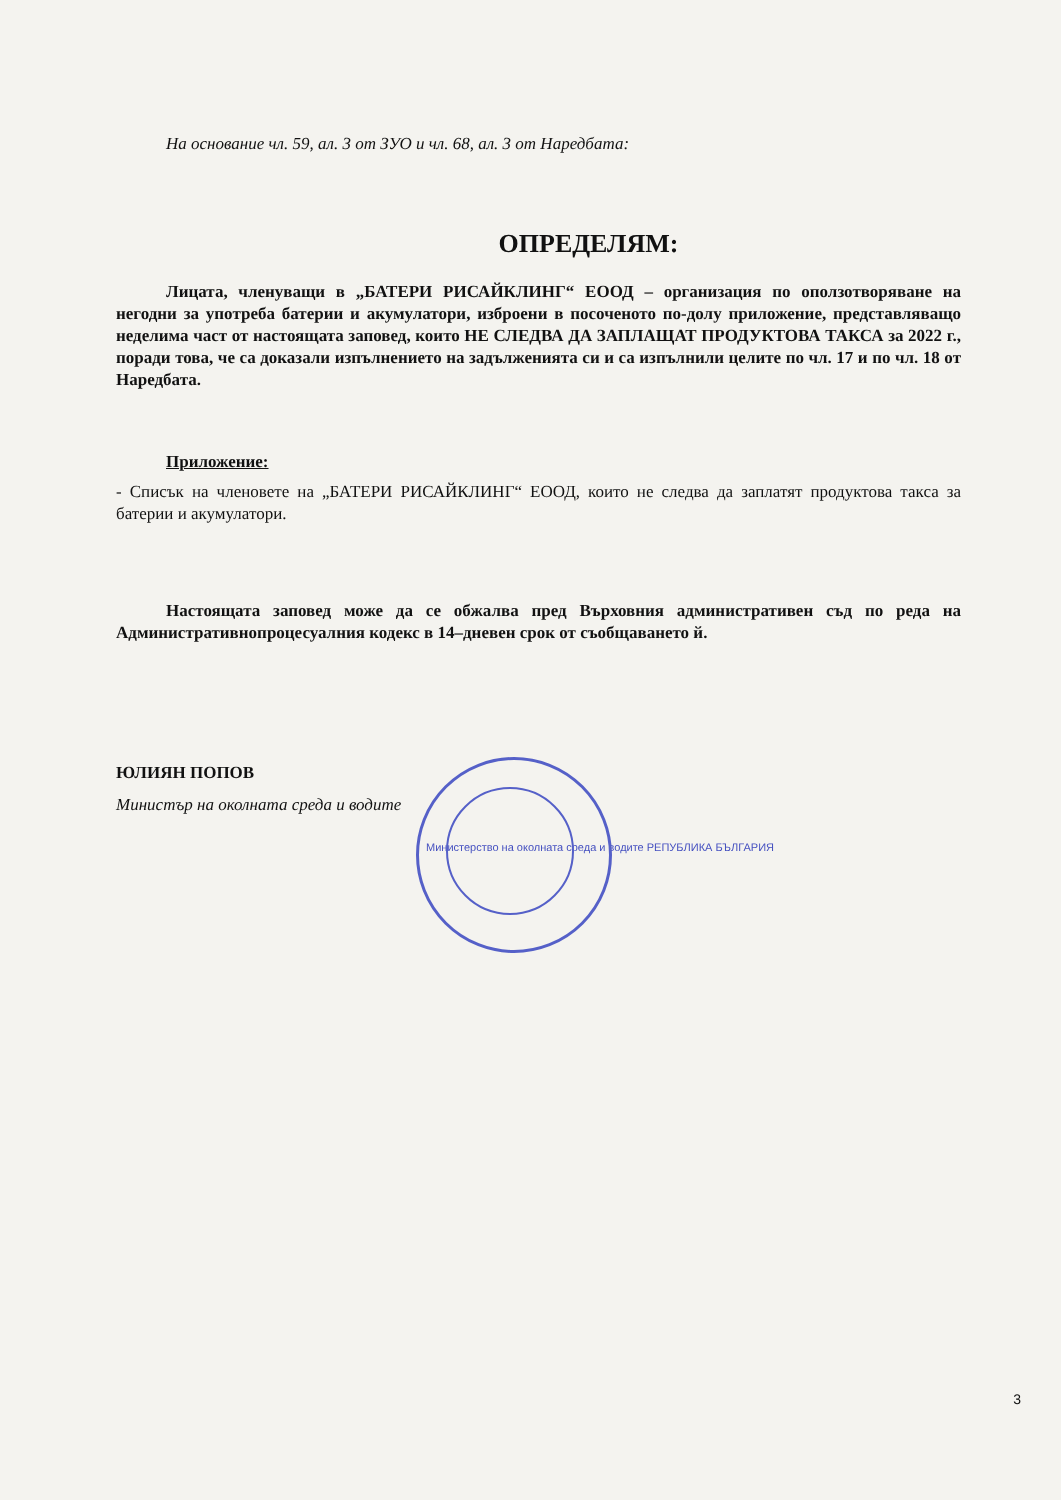На основание чл. 59, ал. 3 от ЗУО и чл. 68, ал. 3 от Наредбата:
ОПРЕДЕЛЯМ:
Лицата, членуващи в „БАТЕРИ РИСАЙКЛИНГ“ ЕООД – организация по оползотворяване на негодни за употреба батерии и акумулатори, изброени в посоченото по-долу приложение, представляващо неделима част от настоящата заповед, които НЕ СЛЕДВА ДА ЗАПЛАЩАТ ПРОДУКТОВА ТАКСА за 2022 г., поради това, че са доказали изпълнението на задълженията си и са изпълнили целите по чл. 17 и по чл. 18 от Наредбата.
Приложение:
- Списък на членовете на „БАТЕРИ РИСАЙКЛИНГ“ ЕООД, които не следва да заплатят продуктова такса за батерии и акумулатори.
Настоящата заповед може да се обжалва пред Върховния административен съд по реда на Административнопроцесуалния кодекс в 14–дневен срок от съобщаването й.
ЮЛИЯН ПОПОВ
Министър на околната среда и водите
Министерство на околната среда и водите РЕПУБЛИКА БЪЛГАРИЯ
3